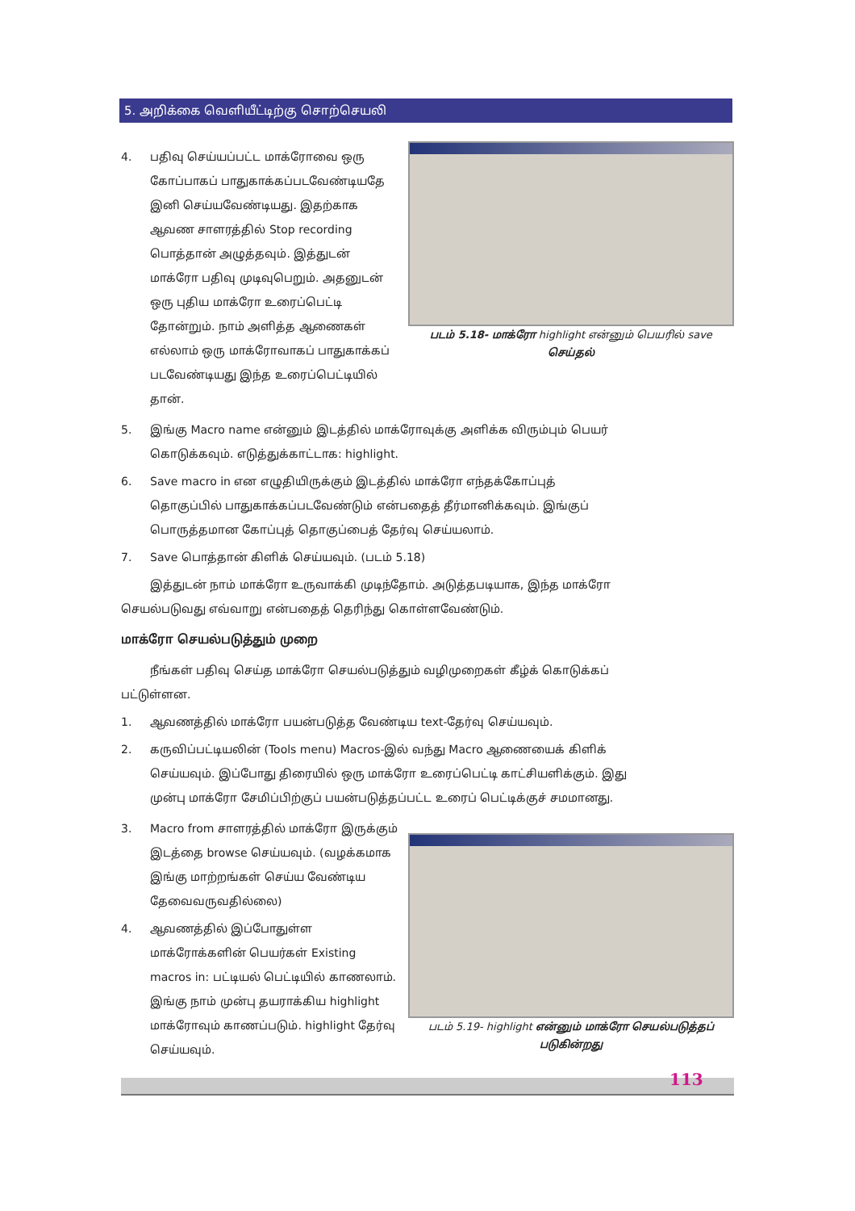5. அறிக்கை வெளியீட்டிற்கு சொற்செயலி
4. பதிவு செய்யப்பட்ட மாக்ரோவை ஒரு கோப்பாகப் பாதுகாக்கப்படவேண்டியதே இனி செய்யவேண்டியது. இதற்காக ஆவண சாளரத்தில் Stop recording பொத்தான் அழுத்தவும். இத்துடன் மாக்ரோ பதிவு முடிவுபெறும். அதனுடன் ஒரு புதிய மாக்ரோ உரைப்பெட்டி தோன்றும். நாம் அளித்த ஆணைகள் எல்லாம் ஒரு மாக்ரோவாகப் பாதுகாக்கப் படவேண்டியது இந்த உரைப்பெட்டியில் தான்.
படம் 5.18- மாக்ரோ highlight என்னும் பெயரில் save செய்தல்
5. இங்கு Macro name என்னும் இடத்தில் மாக்ரோவுக்கு அளிக்க விரும்பும் பெயர் கொடுக்கவும். எடுத்துக்காட்டாக: highlight.
6. Save macro in என எழுதியிருக்கும் இடத்தில் மாக்ரோ எந்தக்கோப்புத் தொகுப்பில் பாதுகாக்கப்படவேண்டும் என்பதைத் தீர்மானிக்கவும். இங்குப் பொருத்தமான கோப்புத் தொகுப்பைத் தேர்வு செய்யலாம்.
7. Save பொத்தான் கிளிக் செய்யவும். (படம் 5.18)
இத்துடன் நாம் மாக்ரோ உருவாக்கி முடிந்தோம். அடுத்தபடியாக, இந்த மாக்ரோ செயல்படுவது எவ்வாறு என்பதைத் தெரிந்து கொள்ளவேண்டும்.
மாக்ரோ செயல்படுத்தும் முறை
நீங்கள் பதிவு செய்த மாக்ரோ செயல்படுத்தும் வழிமுறைகள் கீழ்க் கொடுக்கப் பட்டுள்ளன.
1. ஆவணத்தில் மாக்ரோ பயன்படுத்த வேண்டிய text-தேர்வு செய்யவும்.
2. கருவிப்பட்டியலின் (Tools menu) Macros-இல் வந்து Macro ஆணையைக் கிளிக் செய்யவும். இப்போது திரையில் ஒரு மாக்ரோ உரைப்பெட்டி காட்சியளிக்கும். இது முன்பு மாக்ரோ சேமிப்பிற்குப் பயன்படுத்தப்பட்ட உரைப் பெட்டிக்குச் சமமானது.
3. Macro from சாளரத்தில் மாக்ரோ இருக்கும் இடத்தை browse செய்யவும். (வழக்கமாக இங்கு மாற்றங்கள் செய்ய வேண்டிய தேவைவருவதில்லை)
4. ஆவணத்தில் இப்போதுள்ள மாக்ரோக்களின் பெயர்கள் Existing macros in: பட்டியல் பெட்டியில் காணலாம். இங்கு நாம் முன்பு தயராக்கிய highlight மாக்ரோவும் காணப்படும். highlight தேர்வு செய்யவும்.
படம் 5.19- highlight என்னும் மாக்ரோ செயல்படுத்தப் படுகின்றது
113